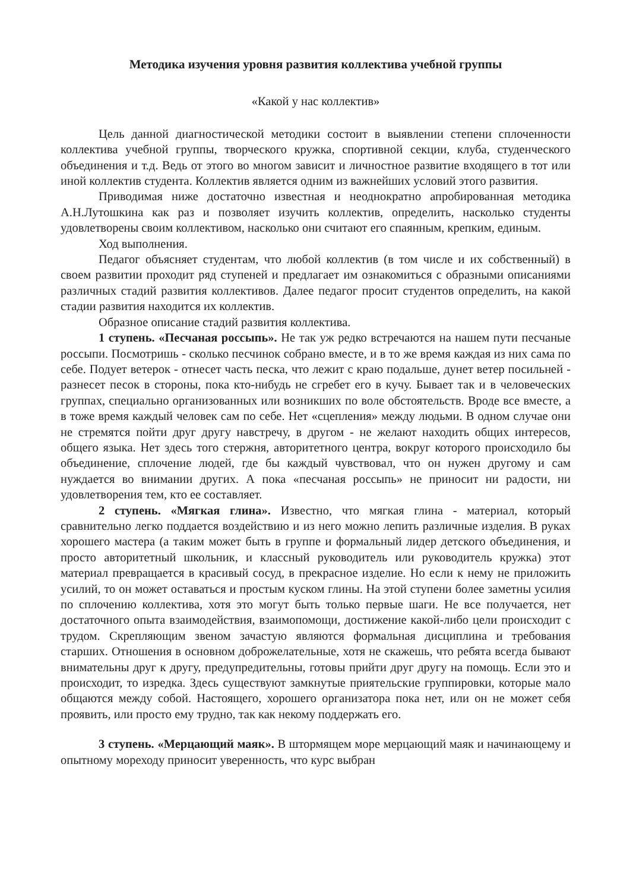Методика изучения уровня развития коллектива учебной группы
«Какой у нас коллектив»
Цель данной диагностической методики состоит в выявлении степени сплоченности коллектива учебной группы, творческого кружка, спортивной секции, клуба, студенческого объединения и т.д. Ведь от этого во многом зависит и личностное развитие входящего в тот или иной коллектив студента. Коллектив является одним из важнейших условий этого развития.
Приводимая ниже достаточно известная и неоднократно апробированная методика А.Н.Лутошкина как раз и позволяет изучить коллектив, определить, насколько студенты удовлетворены своим коллективом, насколько они считают его спаянным, крепким, единым.
Ход выполнения.
Педагог объясняет студентам, что любой коллектив (в том числе и их собственный) в своем развитии проходит ряд ступеней и предлагает им ознакомиться с образными описаниями различных стадий развития коллективов. Далее педагог просит студентов определить, на какой стадии развития находится их коллектив.
Образное описание стадий развития коллектива.
1 ступень. «Песчаная россыпь». Не так уж редко встречаются на нашем пути песчаные россыпи. Посмотришь - сколько песчинок собрано вместе, и в то же время каждая из них сама по себе. Подует ветерок - отнесет часть песка, что лежит с краю подальше, дунет ветер посильней - разнесет песок в стороны, пока кто-нибудь не сгребет его в кучу. Бывает так и в человеческих группах, специально организованных или возникших по воле обстоятельств. Вроде все вместе, а в тоже время каждый человек сам по себе. Нет «сцепления» между людьми. В одном случае они не стремятся пойти друг другу навстречу, в другом - не желают находить общих интересов, общего языка. Нет здесь того стержня, авторитетного центра, вокруг которого происходило бы объединение, сплочение людей, где бы каждый чувствовал, что он нужен другому и сам нуждается во внимании других. А пока «песчаная россыпь» не приносит ни радости, ни удовлетворения тем, кто ее составляет.
2 ступень. «Мягкая глина». Известно, что мягкая глина - материал, который сравнительно легко поддается воздействию и из него можно лепить различные изделия. В руках хорошего мастера (а таким может быть в группе и формальный лидер детского объединения, и просто авторитетный школьник, и классный руководитель или руководитель кружка) этот материал превращается в красивый сосуд, в прекрасное изделие. Но если к нему не приложить усилий, то он может оставаться и простым куском глины. На этой ступени более заметны усилия по сплочению коллектива, хотя это могут быть только первые шаги. Не все получается, нет достаточного опыта взаимодействия, взаимопомощи, достижение какой-либо цели происходит с трудом. Скрепляющим звеном зачастую являются формальная дисциплина и требования старших. Отношения в основном доброжелательные, хотя не скажешь, что ребята всегда бывают внимательны друг к другу, предупредительны, готовы прийти друг другу на помощь. Если это и происходит, то изредка. Здесь существуют замкнутые приятельские группировки, которые мало общаются между собой. Настоящего, хорошего организатора пока нет, или он не может себя проявить, или просто ему трудно, так как некому поддержать его.
3 ступень. «Мерцающий маяк». В штормящем море мерцающий маяк и начинающему и опытному мореходу приносит уверенность, что курс выбран